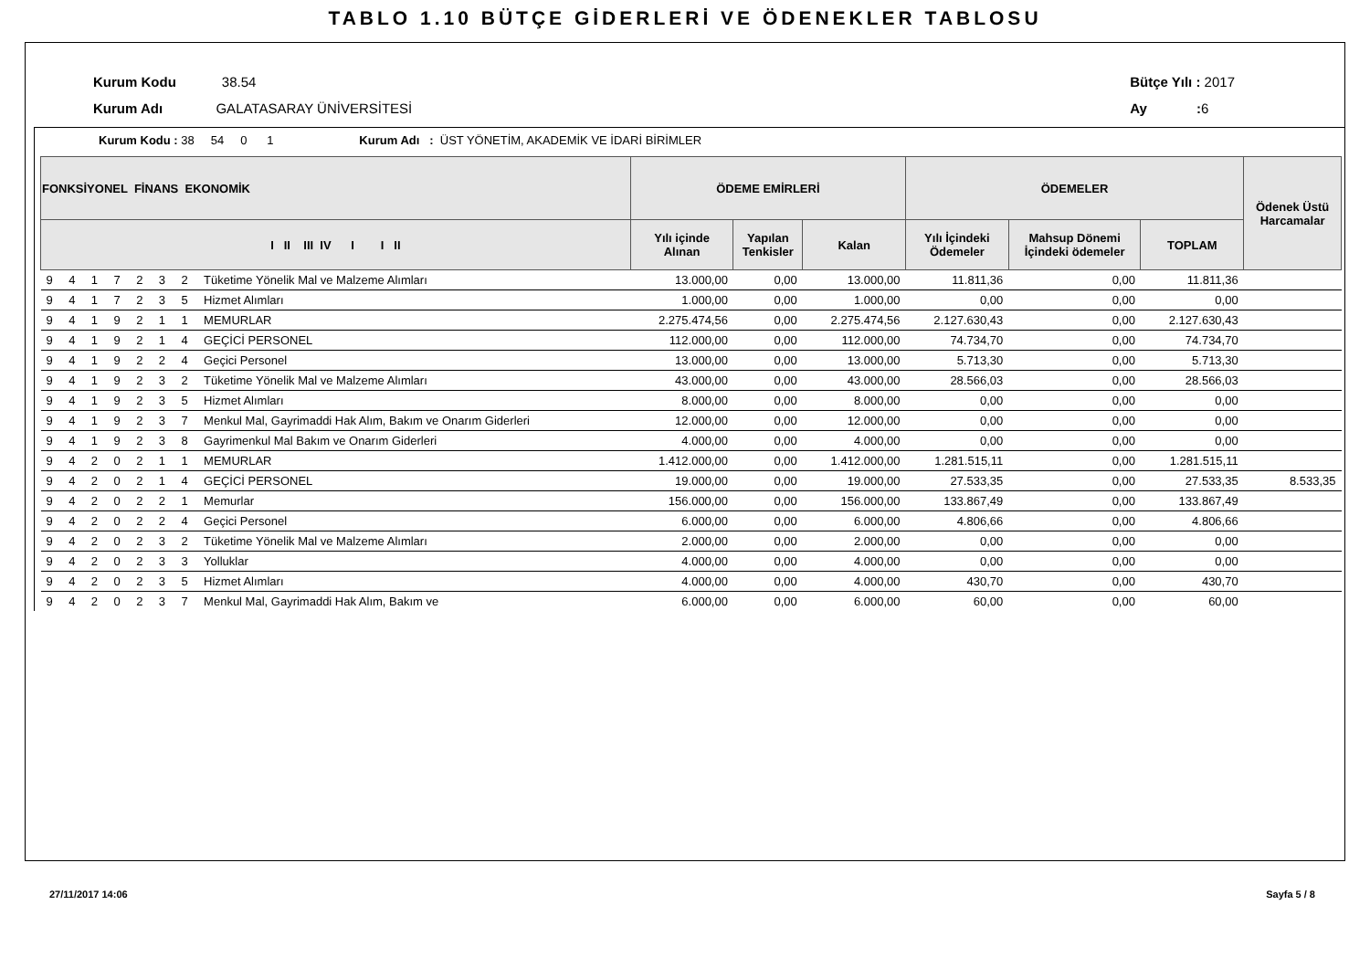TABLO 1.10 BÜTÇE GİDERLERİ VE ÖDENEKLER TABLOSU
Kurum Kodu 38.54
Kurum Adı GALATASARAY ÜNİVERSİTESİ
Bütçe Yılı : 2017
Ay : 6
Kurum Kodu : 38 54 0 1 Kurum Adı : ÜST YÖNETİM, AKADEMİK VE İDARİ BİRİMLER
| FONKSİYONEL FİNANS EKONOMİK | | | | | | | | ÖDEME EMİRLERİ | | | ÖDEMELER | | | Ödenek Üstü Harcamalar |
| --- | --- | --- | --- | --- | --- | --- | --- | --- | --- | --- | --- | --- | --- | --- |
| I II III IV I I II | | | | | | | | Yılı içinde Alınan | Yapılan Tenkisler | Kalan | Yılı İçindeki Ödemeler | Mahsup Dönemi İçindeki ödemeler | TOPLAM | |
| 9 | 4 | 1 | 7 | 2 | 3 | 2 | Tüketime Yönelik Mal ve Malzeme Alımları | 13.000,00 | 0,00 | 13.000,00 | 11.811,36 | 0,00 | 11.811,36 | |
| 9 | 4 | 1 | 7 | 2 | 3 | 5 | Hizmet Alımları | 1.000,00 | 0,00 | 1.000,00 | 0,00 | 0,00 | 0,00 | |
| 9 | 4 | 1 | 9 | 2 | 1 | 1 | MEMURLAR | 2.275.474,56 | 0,00 | 2.275.474,56 | 2.127.630,43 | 0,00 | 2.127.630,43 | |
| 9 | 4 | 1 | 9 | 2 | 1 | 4 | GEÇİCİ PERSONEL | 112.000,00 | 0,00 | 112.000,00 | 74.734,70 | 0,00 | 74.734,70 | |
| 9 | 4 | 1 | 9 | 2 | 2 | 4 | Geçici Personel | 13.000,00 | 0,00 | 13.000,00 | 5.713,30 | 0,00 | 5.713,30 | |
| 9 | 4 | 1 | 9 | 2 | 3 | 2 | Tüketime Yönelik Mal ve Malzeme Alımları | 43.000,00 | 0,00 | 43.000,00 | 28.566,03 | 0,00 | 28.566,03 | |
| 9 | 4 | 1 | 9 | 2 | 3 | 5 | Hizmet Alımları | 8.000,00 | 0,00 | 8.000,00 | 0,00 | 0,00 | 0,00 | |
| 9 | 4 | 1 | 9 | 2 | 3 | 7 | Menkul Mal, Gayrimaddi Hak Alım, Bakım ve Onarım Giderleri | 12.000,00 | 0,00 | 12.000,00 | 0,00 | 0,00 | 0,00 | |
| 9 | 4 | 1 | 9 | 2 | 3 | 8 | Gayrimenkul Mal Bakım ve Onarım Giderleri | 4.000,00 | 0,00 | 4.000,00 | 0,00 | 0,00 | 0,00 | |
| 9 | 4 | 2 | 0 | 2 | 1 | 1 | MEMURLAR | 1.412.000,00 | 0,00 | 1.412.000,00 | 1.281.515,11 | 0,00 | 1.281.515,11 | |
| 9 | 4 | 2 | 0 | 2 | 1 | 4 | GEÇİCİ PERSONEL | 19.000,00 | 0,00 | 19.000,00 | 27.533,35 | 0,00 | 27.533,35 | 8.533,35 |
| 9 | 4 | 2 | 0 | 2 | 2 | 1 | Memurlar | 156.000,00 | 0,00 | 156.000,00 | 133.867,49 | 0,00 | 133.867,49 | |
| 9 | 4 | 2 | 0 | 2 | 2 | 4 | Geçici Personel | 6.000,00 | 0,00 | 6.000,00 | 4.806,66 | 0,00 | 4.806,66 | |
| 9 | 4 | 2 | 0 | 2 | 3 | 2 | Tüketime Yönelik Mal ve Malzeme Alımları | 2.000,00 | 0,00 | 2.000,00 | 0,00 | 0,00 | 0,00 | |
| 9 | 4 | 2 | 0 | 2 | 3 | 3 | Yolluklar | 4.000,00 | 0,00 | 4.000,00 | 0,00 | 0,00 | 0,00 | |
| 9 | 4 | 2 | 0 | 2 | 3 | 5 | Hizmet Alımları | 4.000,00 | 0,00 | 4.000,00 | 430,70 | 0,00 | 430,70 | |
| 9 | 4 | 2 | 0 | 2 | 3 | 7 | Menkul Mal, Gayrimaddi Hak Alım, Bakım ve | 6.000,00 | 0,00 | 6.000,00 | 60,00 | 0,00 | 60,00 | |
27/11/2017 14:06 Sayfa 5 / 8